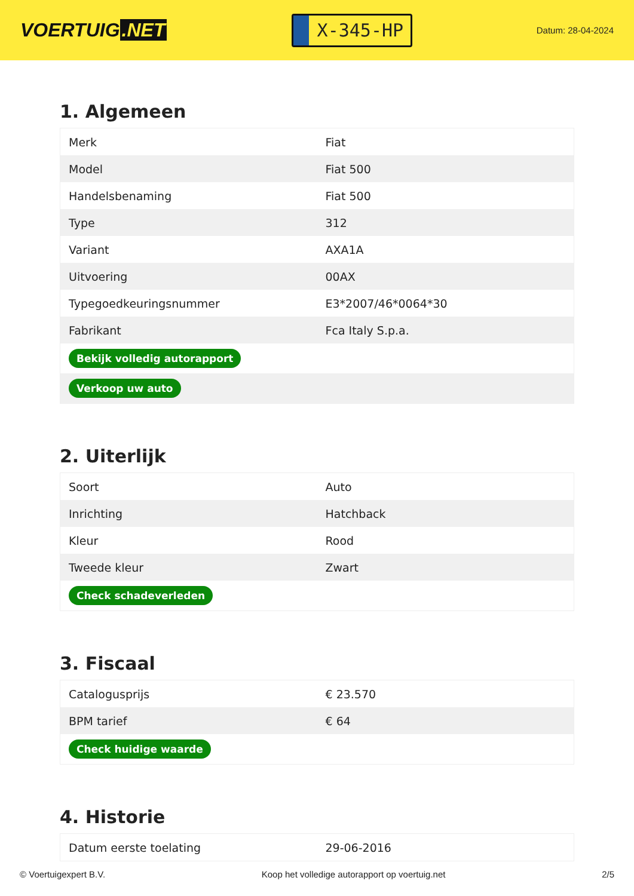VOERTUIG.NET
X-345-HP
Datum: 28-04-2024
1. Algemeen
| Merk | Fiat |
| Model | Fiat 500 |
| Handelsbenaming | Fiat 500 |
| Type | 312 |
| Variant | AXA1A |
| Uitvoering | 00AX |
| Typegoedkeuringsnummer | E3*2007/46*0064*30 |
| Fabrikant | Fca Italy S.p.a. |
| Bekijk volledig autorapport | |
| Verkoop uw auto | |
2. Uiterlijk
| Soort | Auto |
| Inrichting | Hatchback |
| Kleur | Rood |
| Tweede kleur | Zwart |
| Check schadeverleden | |
3. Fiscaal
| Catalogusprijs | € 23.570 |
| BPM tarief | € 64 |
| Check huidige waarde | |
4. Historie
| Datum eerste toelating | 29-06-2016 |
© Voertuigexpert B.V. Koop het volledige autorapport op voertuig.net 2/5